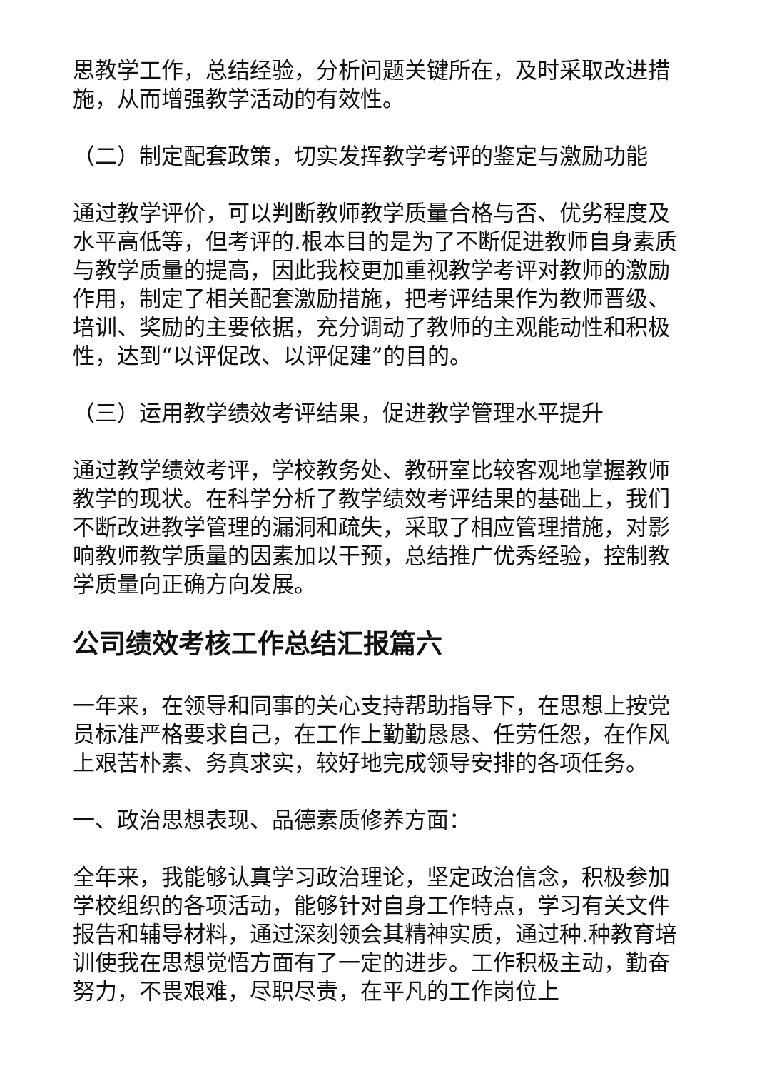思教学工作，总结经验，分析问题关键所在，及时采取改进措施，从而增强教学活动的有效性。
（二）制定配套政策，切实发挥教学考评的鉴定与激励功能
通过教学评价，可以判断教师教学质量合格与否、优劣程度及水平高低等，但考评的.根本目的是为了不断促进教师自身素质与教学质量的提高，因此我校更加重视教学考评对教师的激励作用，制定了相关配套激励措施，把考评结果作为教师晋级、培训、奖励的主要依据，充分调动了教师的主观能动性和积极性，达到“以评促改、以评促建”的目的。
（三）运用教学绩效考评结果，促进教学管理水平提升
通过教学绩效考评，学校教务处、教研室比较客观地掌握教师教学的现状。在科学分析了教学绩效考评结果的基础上，我们不断改进教学管理的漏洞和疏失，采取了相应管理措施，对影响教师教学质量的因素加以干预，总结推广优秀经验，控制教学质量向正确方向发展。
公司绩效考核工作总结汇报篇六
一年来，在领导和同事的关心支持帮助指导下，在思想上按党员标准严格要求自己，在工作上勤勤恳恳、任劳任怨，在作风上艰苦朴素、务真求实，较好地完成领导安排的各项任务。
一、政治思想表现、品德素质修养方面：
全年来，我能够认真学习政治理论，坚定政治信念，积极参加学校组织的各项活动，能够针对自身工作特点，学习有关文件报告和辅导材料，通过深刻领会其精神实质，通过种.种教育培训使我在思想觉悟方面有了一定的进步。工作积极主动，勤奋努力，不畏艰难，尽职尽责，在平凡的工作岗位上